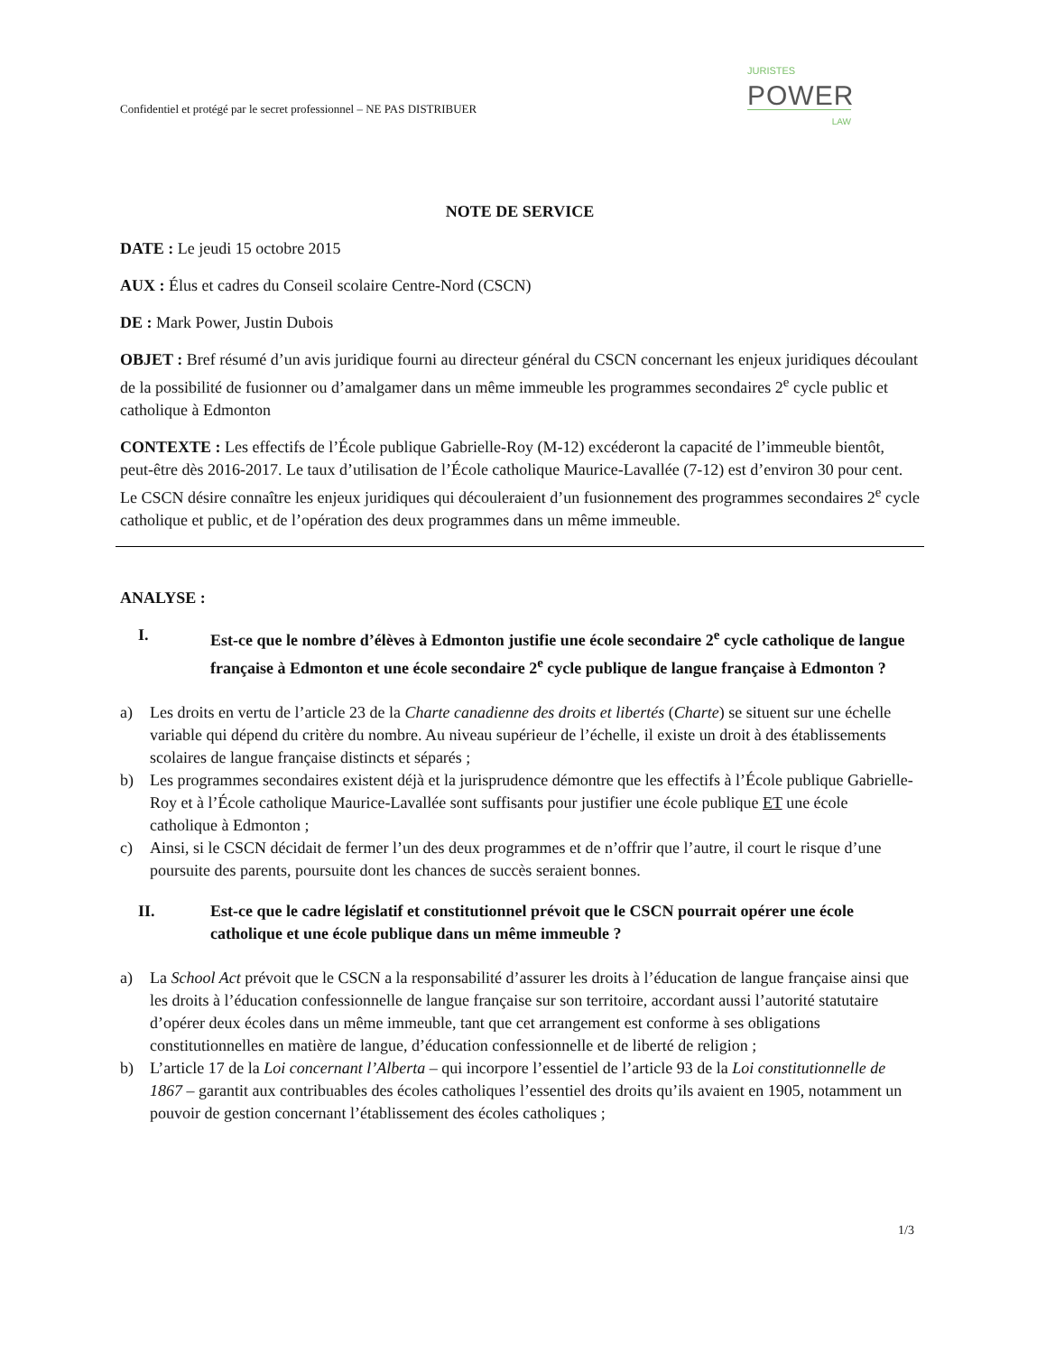JURISTES
POWER
LAW
Confidentiel et protégé par le secret professionnel – NE PAS DISTRIBUER
NOTE DE SERVICE
DATE : Le jeudi 15 octobre 2015
AUX : Élus et cadres du Conseil scolaire Centre-Nord (CSCN)
DE : Mark Power, Justin Dubois
OBJET : Bref résumé d’un avis juridique fourni au directeur général du CSCN concernant les enjeux juridiques découlant de la possibilité de fusionner ou d’amalgamer dans un même immeuble les programmes secondaires 2<sup>e</sup> cycle public et catholique à Edmonton
CONTEXTE : Les effectifs de l’École publique Gabrielle-Roy (M-12) excéderont la capacité de l’immeuble bientôt, peut-être dès 2016-2017. Le taux d’utilisation de l’École catholique Maurice-Lavallée (7-12) est d’environ 30 pour cent. Le CSCN désire connaître les enjeux juridiques qui découleraient d’un fusionnement des programmes secondaires 2<sup>e</sup> cycle catholique et public, et de l’opération des deux programmes dans un même immeuble.
ANALYSE :
I. Est-ce que le nombre d’élèves à Edmonton justifie une école secondaire 2<sup>e</sup> cycle catholique de langue française à Edmonton et une école secondaire 2<sup>e</sup> cycle publique de langue française à Edmonton ?
a) Les droits en vertu de l’article 23 de la Charte canadienne des droits et libertés (Charte) se situent sur une échelle variable qui dépend du critère du nombre. Au niveau supérieur de l’échelle, il existe un droit à des établissements scolaires de langue française distincts et séparés ;
b) Les programmes secondaires existent déjà et la jurisprudence démontre que les effectifs à l’École publique Gabrielle-Roy et à l’École catholique Maurice-Lavallée sont suffisants pour justifier une école publique ET une école catholique à Edmonton ;
c) Ainsi, si le CSCN décidait de fermer l’un des deux programmes et de n’offrir que l’autre, il court le risque d’une poursuite des parents, poursuite dont les chances de succès seraient bonnes.
II. Est-ce que le cadre législatif et constitutionnel prévoit que le CSCN pourrait opérer une école catholique et une école publique dans un même immeuble ?
a) La School Act prévoit que le CSCN a la responsabilité d’assurer les droits à l’éducation de langue française ainsi que les droits à l’éducation confessionnelle de langue française sur son territoire, accordant aussi l’autorité statutaire d’opérer deux écoles dans un même immeuble, tant que cet arrangement est conforme à ses obligations constitutionnelles en matière de langue, d’éducation confessionnelle et de liberté de religion ;
b) L’article 17 de la Loi concernant l’Alberta – qui incorpore l’essentiel de l’article 93 de la Loi constitutionnelle de 1867 – garantit aux contribuables des écoles catholiques l’essentiel des droits qu’ils avaient en 1905, notamment un pouvoir de gestion concernant l’établissement des écoles catholiques ;
1/3